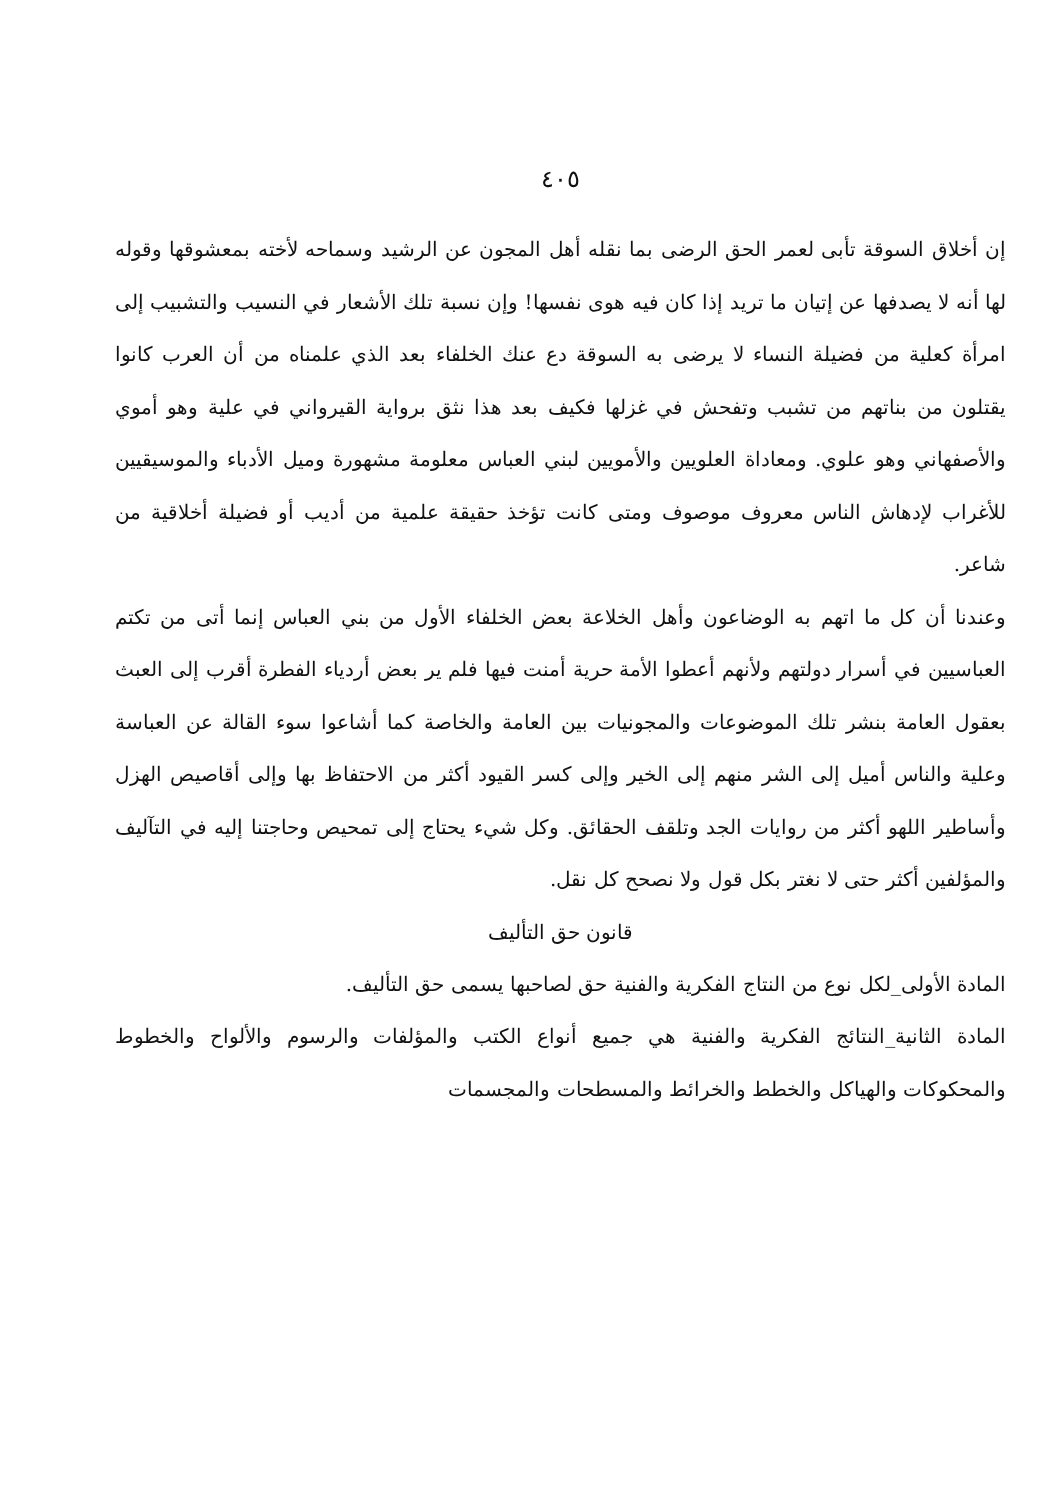٤٠٥
إن أخلاق السوقة تأبى لعمر الحق الرضى بما نقله أهل المجون عن الرشيد وسماحه لأخته بمعشوقها وقوله لها أنه لا يصدفها عن إتيان ما تريد إذا كان فيه هوى نفسها! وإن نسبة تلك الأشعار في النسيب والتشبيب إلى امرأة كعلية من فضيلة النساء لا يرضى به السوقة دع عنك الخلفاء بعد الذي علمناه من أن العرب كانوا يقتلون من بناتهم من تشبب وتفحش في غزلها فكيف بعد هذا نثق برواية القيرواني في علية وهو أموي والأصفهاني وهو علوي. ومعاداة العلويين والأمويين لبني العباس معلومة مشهورة وميل الأدباء والموسيقيين للأغراب لإدهاش الناس معروف موصوف ومتى كانت تؤخذ حقيقة علمية من أديب أو فضيلة أخلاقية من شاعر.
وعندنا أن كل ما اتهم به الوضاعون وأهل الخلاعة بعض الخلفاء الأول من بني العباس إنما أتى من تكتم العباسيين في أسرار دولتهم ولأنهم أعطوا الأمة حرية أمنت فيها فلم ير بعض أردياء الفطرة أقرب إلى العبث بعقول العامة بنشر تلك الموضوعات والمجونيات بين العامة والخاصة كما أشاعوا سوء القالة عن العباسة وعلية والناس أميل إلى الشر منهم إلى الخير وإلى كسر القيود أكثر من الاحتفاظ بها وإلى أقاصيص الهزل وأساطير اللهو أكثر من روايات الجد وتلقف الحقائق. وكل شيء يحتاج إلى تمحيص وحاجتنا إليه في التآليف والمؤلفين أكثر حتى لا نغتر بكل قول ولا نصحح كل نقل.
قانون حق التأليف
المادة الأولى_لكل نوع من النتاج الفكرية والفنية حق لصاحبها يسمى حق التأليف.
المادة الثانية_النتائج الفكرية والفنية هي جميع أنواع الكتب والمؤلفات والرسوم والألواح والخطوط والمحكوكات والهياكل والخطط والخرائط والمسطحات والمجسمات